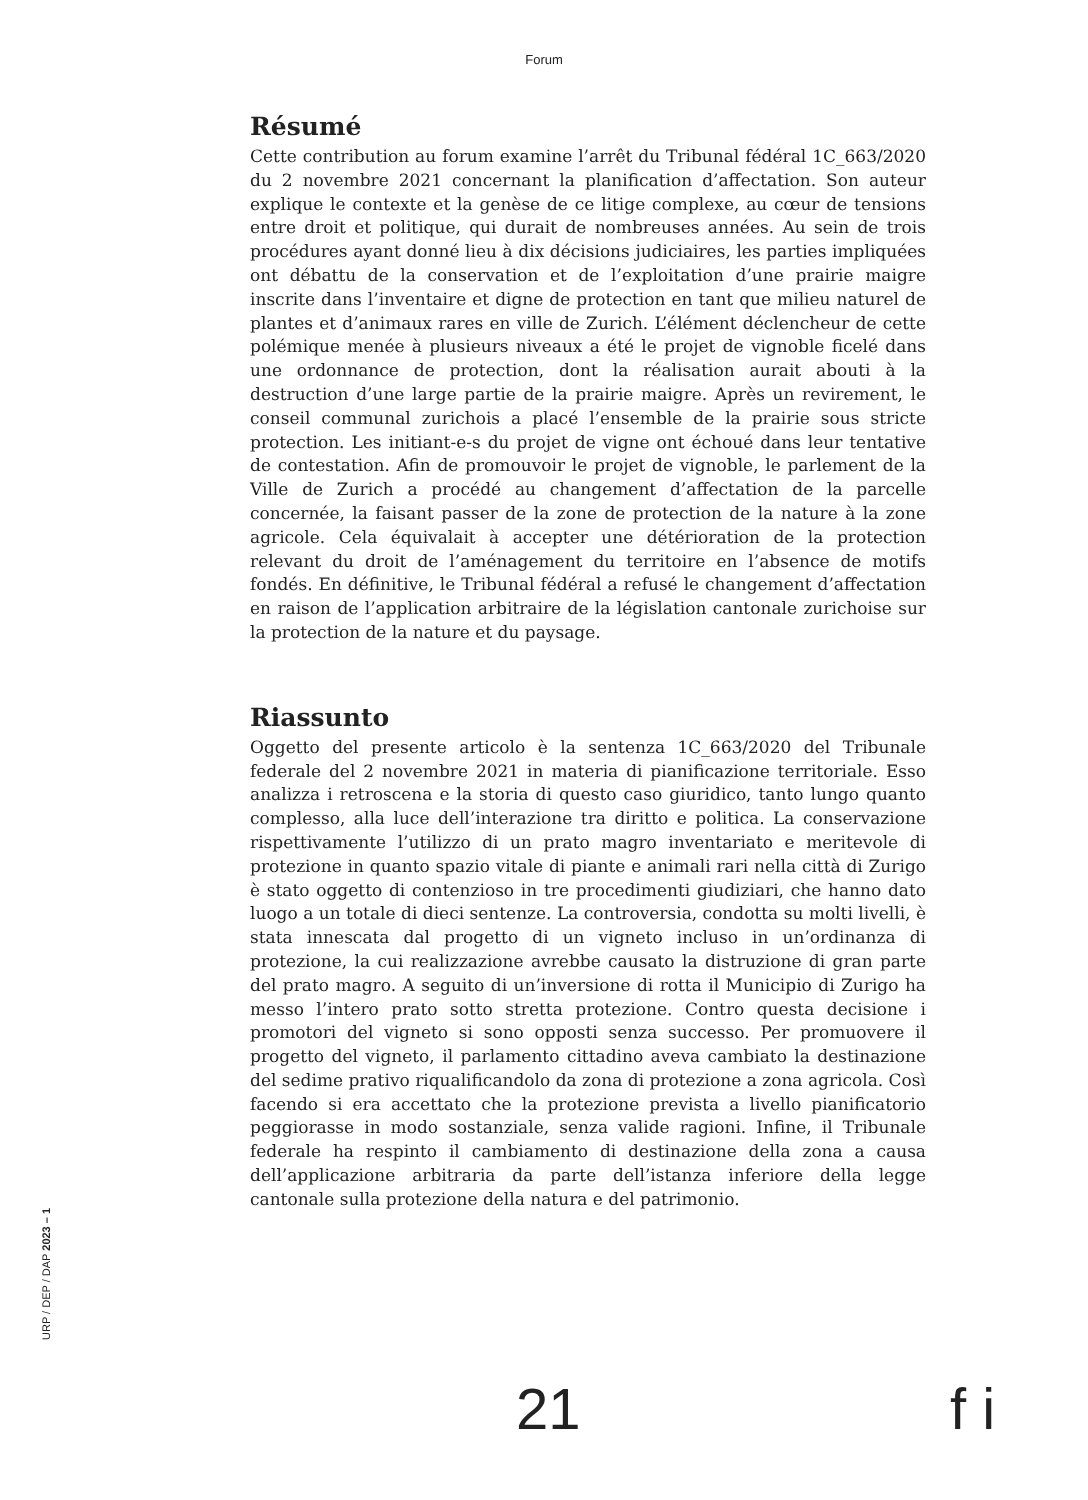Forum
Résumé
Cette contribution au forum examine l’arrêt du Tribunal fédéral 1C_663/2020 du 2 novembre 2021 concernant la planification d’affectation. Son auteur explique le contexte et la genèse de ce litige complexe, au cœur de tensions entre droit et politique, qui durait de nombreuses années. Au sein de trois procédures ayant donné lieu à dix décisions judiciaires, les parties impliquées ont débattu de la conservation et de l’exploitation d’une prairie maigre inscrite dans l’inventaire et digne de protection en tant que milieu naturel de plantes et d’animaux rares en ville de Zurich. L’élément déclencheur de cette polémique menée à plusieurs niveaux a été le projet de vignoble ficelé dans une ordonnance de protection, dont la réalisation aurait abouti à la destruction d’une large partie de la prairie maigre. Après un revirement, le conseil communal zurichois a placé l’ensemble de la prairie sous stricte protection. Les initiant-e-s du projet de vigne ont échoué dans leur tentative de contestation. Afin de promouvoir le projet de vignoble, le parlement de la Ville de Zurich a procédé au changement d’affectation de la parcelle concernée, la faisant passer de la zone de protection de la nature à la zone agricole. Cela équivalait à accepter une détérioration de la protection relevant du droit de l’aménagement du territoire en l’absence de motifs fondés. En définitive, le Tribunal fédéral a refusé le changement d’affectation en raison de l’application arbitraire de la législation cantonale zurichoise sur la protection de la nature et du paysage.
Riassunto
Oggetto del presente articolo è la sentenza 1C_663/2020 del Tribunale federale del 2 novembre 2021 in materia di pianificazione territoriale. Esso analizza i retroscena e la storia di questo caso giuridico, tanto lungo quanto complesso, alla luce dell’interazione tra diritto e politica. La conservazione rispettivamente l’utilizzo di un prato magro inventariato e meritevole di protezione in quanto spazio vitale di piante e animali rari nella città di Zurigo è stato oggetto di contenzioso in tre procedimenti giudiziari, che hanno dato luogo a un totale di dieci sentenze. La controversia, condotta su molti livelli, è stata innescata dal progetto di un vigneto incluso in un’ordinanza di protezione, la cui realizzazione avrebbe causato la distruzione di gran parte del prato magro. A seguito di un’inversione di rotta il Municipio di Zurigo ha messo l’intero prato sotto stretta protezione. Contro questa decisione i promotori del vigneto si sono opposti senza successo. Per promuovere il progetto del vigneto, il parlamento cittadino aveva cambiato la destinazione del sedime prativo riqualificandolo da zona di protezione a zona agricola. Così facendo si era accettato che la protezione prevista a livello pianificatorio peggiorasse in modo sostanziale, senza valide ragioni. Infine, il Tribunale federale ha respinto il cambiamento di destinazione della zona a causa dell’applicazione arbitraria da parte dell’istanza inferiore della legge cantonale sulla protezione della natura e del patrimonio.
URP / DEP / DAP 2023 – 1
21 f i